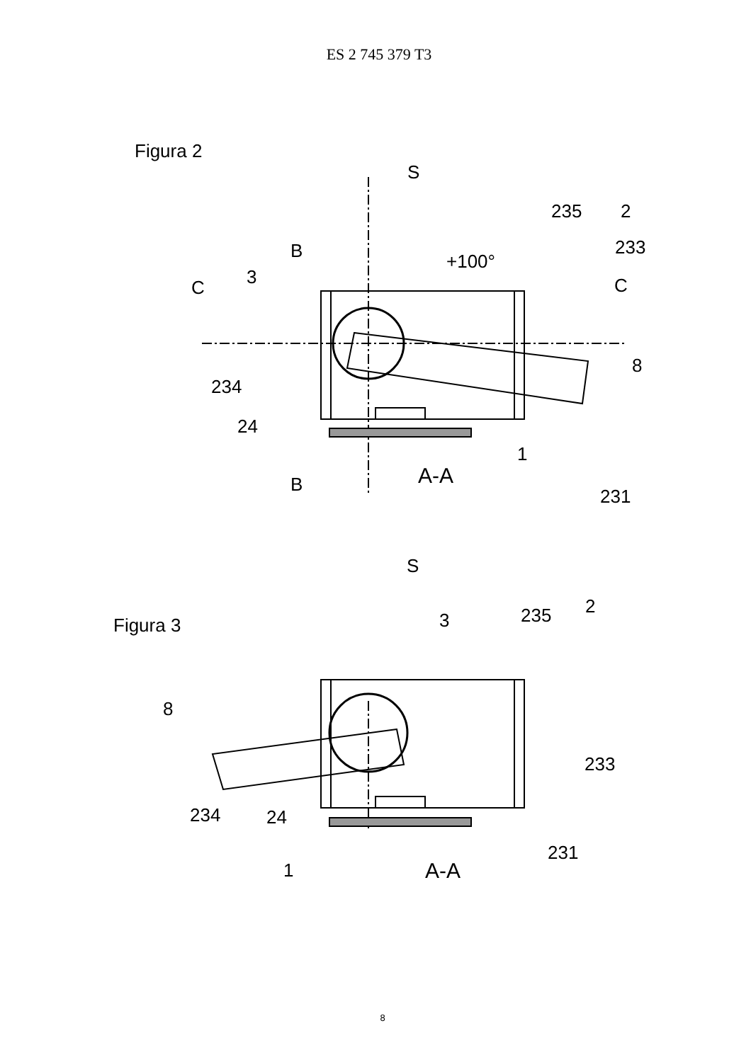ES 2 745 379 T3
Figura 2
S
235
2
233
B
+100°
C
3
C
8
234
24
1
A-A
B
231
Figura 3
S
235
2
3
8
233
234
24
231
1
A-A
8